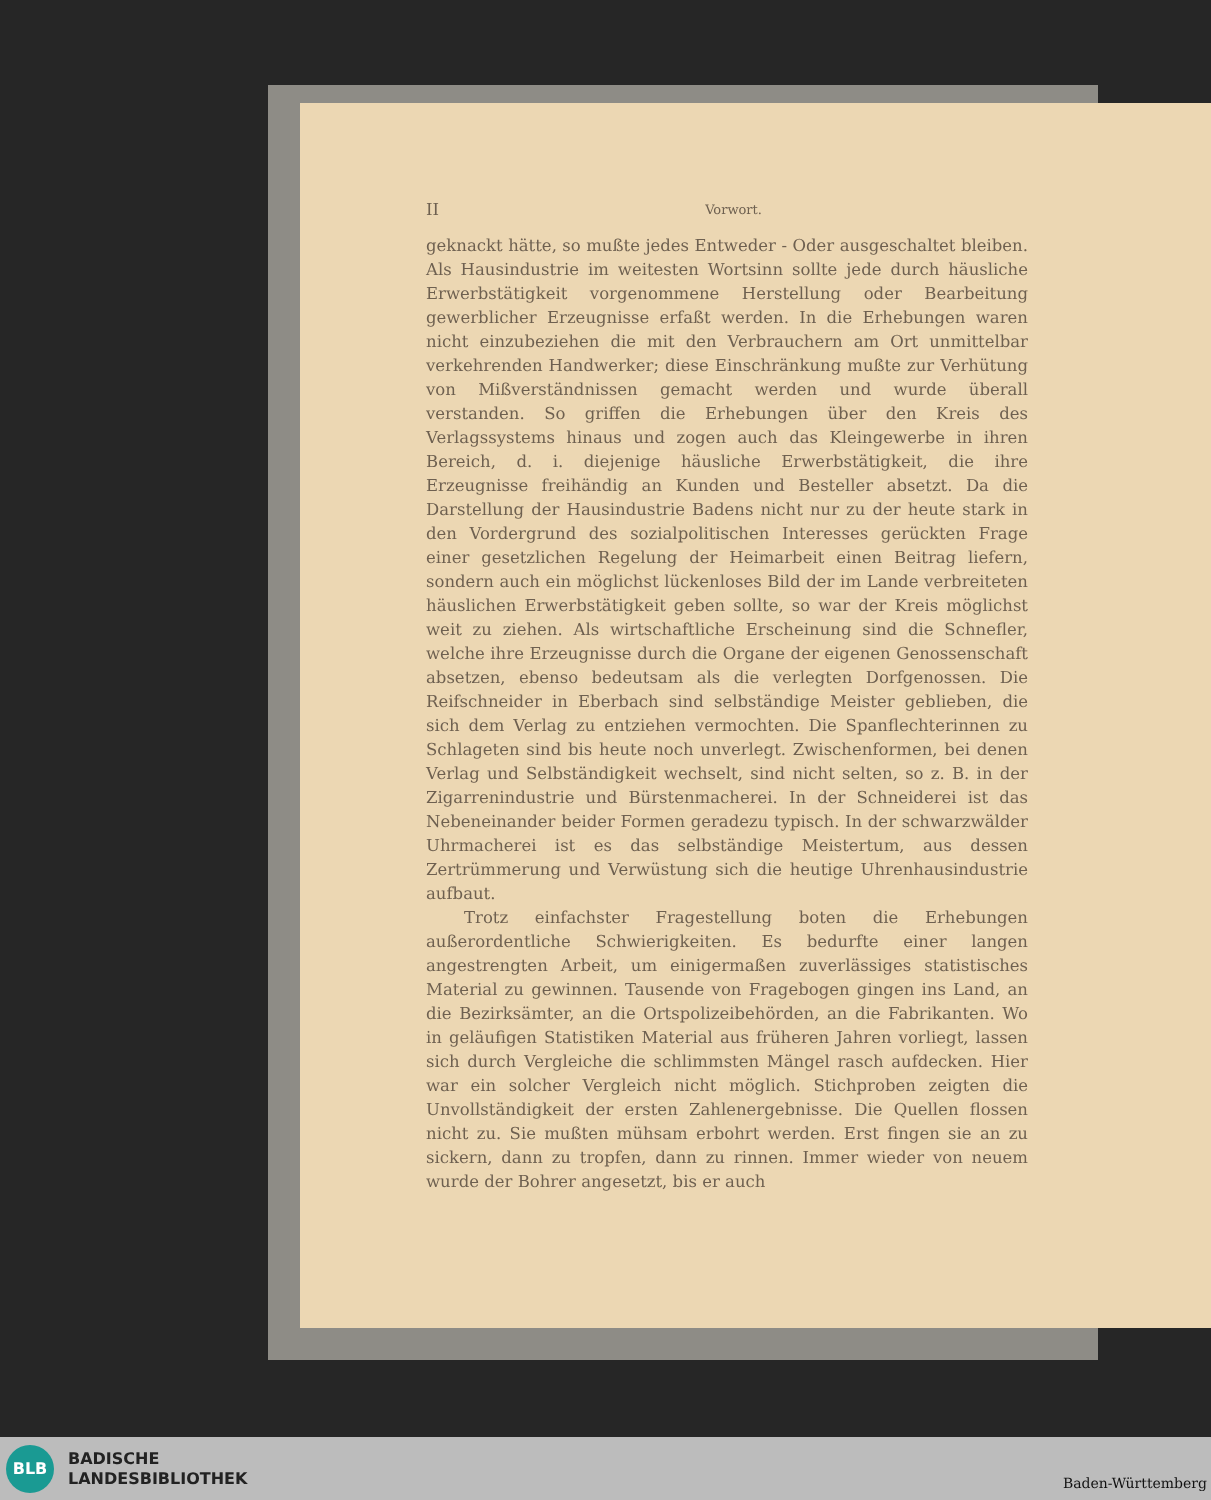II Vorwort.
geknackt hätte, so mußte jedes Entweder - Oder ausgeschaltet bleiben. Als Hausindustrie im weitesten Wortsinn sollte jede durch häusliche Erwerbstätigkeit vorgenommene Herstellung oder Bearbeitung gewerblicher Erzeugnisse erfaßt werden. In die Erhebungen waren nicht einzubeziehen die mit den Verbrauchern am Ort unmittelbar verkehrenden Handwerker; diese Einschränkung mußte zur Verhütung von Mißverständnissen gemacht werden und wurde überall verstanden. So griffen die Erhebungen über den Kreis des Verlagssystems hinaus und zogen auch das Kleingewerbe in ihren Bereich, d. i. diejenige häusliche Erwerbstätigkeit, die ihre Erzeugnisse freihändig an Kunden und Besteller absetzt. Da die Darstellung der Hausindustrie Badens nicht nur zu der heute stark in den Vordergrund des sozialpolitischen Interesses gerückten Frage einer gesetzlichen Regelung der Heimarbeit einen Beitrag liefern, sondern auch ein möglichst lückenloses Bild der im Lande verbreiteten häuslichen Erwerbstätigkeit geben sollte, so war der Kreis möglichst weit zu ziehen. Als wirtschaftliche Erscheinung sind die Schnefler, welche ihre Erzeugnisse durch die Organe der eigenen Genossenschaft absetzen, ebenso bedeutsam als die verlegten Dorfgenossen. Die Reifschneider in Eberbach sind selbständige Meister geblieben, die sich dem Verlag zu entziehen vermochten. Die Spanflechterinnen zu Schlageten sind bis heute noch unverlegt. Zwischenformen, bei denen Verlag und Selbständigkeit wechselt, sind nicht selten, so z. B. in der Zigarrenindustrie und Bürstenmacherei. In der Schneiderei ist das Nebeneinander beider Formen geradezu typisch. In der schwarzwälder Uhrmacherei ist es das selbständige Meistertum, aus dessen Zertrümmerung und Verwüstung sich die heutige Uhrenhausindustrie aufbaut.
Trotz einfachster Fragestellung boten die Erhebungen außerordentliche Schwierigkeiten. Es bedurfte einer langen angestrengten Arbeit, um einigermaßen zuverlässiges statistisches Material zu gewinnen. Tausende von Fragebogen gingen ins Land, an die Bezirksämter, an die Ortspolizeibehörden, an die Fabrikanten. Wo in geläufigen Statistiken Material aus früheren Jahren vorliegt, lassen sich durch Vergleiche die schlimmsten Mängel rasch aufdecken. Hier war ein solcher Vergleich nicht möglich. Stichproben zeigten die Unvollständigkeit der ersten Zahlenergebnisse. Die Quellen flossen nicht zu. Sie mußten mühsam erbohrt werden. Erst fingen sie an zu sickern, dann zu tropfen, dann zu rinnen. Immer wieder von neuem wurde der Bohrer angesetzt, bis er auch
BLB
BADISCHE
LANDESBIBLIOTHEK
Baden-Württemberg